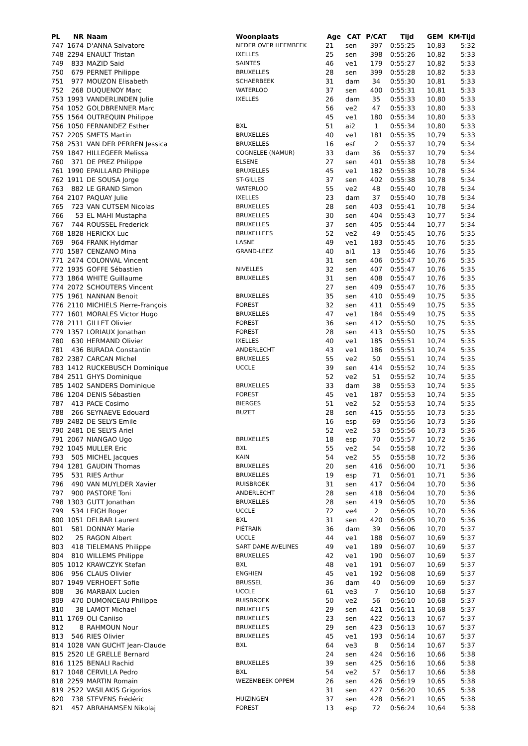| PL | NR | Naam | Woonplaats | Age | CAT | P/CAT | Tijd | GEM | KM-Tijd |
| --- | --- | --- | --- | --- | --- | --- | --- | --- | --- |
| 747 | 1674 | D'ANNA Salvatore | NEDER OVER HEEMBEEK | 21 | sen | 397 | 0:55:25 | 10,83 | 5:32 |
| 748 | 2294 | ENAULT Tristan | IXELLES | 25 | sen | 398 | 0:55:26 | 10,82 | 5:33 |
| 749 | 833 | MAZID Said | SAINTES | 46 | ve1 | 179 | 0:55:27 | 10,82 | 5:33 |
| 750 | 679 | PERNET Philippe | BRUXELLES | 28 | sen | 399 | 0:55:28 | 10,82 | 5:33 |
| 751 | 977 | MOUZON Elisabeth | SCHAERBEEK | 31 | dam | 34 | 0:55:30 | 10,81 | 5:33 |
| 752 | 268 | DUQUENOY Marc | WATERLOO | 37 | sen | 400 | 0:55:31 | 10,81 | 5:33 |
| 753 | 1993 | VANDERLINDEN Julie | IXELLES | 26 | dam | 35 | 0:55:33 | 10,80 | 5:33 |
| 754 | 1052 | GOLDBRENNER Marc | | 56 | ve2 | 47 | 0:55:33 | 10,80 | 5:33 |
| 755 | 1564 | OUTREQUIN Philippe | | 45 | ve1 | 180 | 0:55:34 | 10,80 | 5:33 |
| 756 | 1050 | FERNANDEZ Esther | BXL | 51 | ai2 | 1 | 0:55:34 | 10,80 | 5:33 |
| 757 | 2205 | SMETS Martin | BRUXELLES | 40 | ve1 | 181 | 0:55:35 | 10,79 | 5:33 |
| 758 | 2531 | VAN DER PERREN Jessica | BRUXELLES | 16 | esf | 2 | 0:55:37 | 10,79 | 5:34 |
| 759 | 1847 | HILLEGEER Melissa | COGNELEE (NAMUR) | 33 | dam | 36 | 0:55:37 | 10,79 | 5:34 |
| 760 | 371 | DE PREZ Philippe | ELSENE | 27 | sen | 401 | 0:55:38 | 10,78 | 5:34 |
| 761 | 1990 | EPAILLARD Philippe | BRUXELLES | 45 | ve1 | 182 | 0:55:38 | 10,78 | 5:34 |
| 762 | 1911 | DE SOUSA Jorge | ST-GILLES | 37 | sen | 402 | 0:55:38 | 10,78 | 5:34 |
| 763 | 882 | LE GRAND Simon | WATERLOO | 55 | ve2 | 48 | 0:55:40 | 10,78 | 5:34 |
| 764 | 2107 | PAQUAY Julie | IXELLES | 23 | dam | 37 | 0:55:40 | 10,78 | 5:34 |
| 765 | 723 | VAN CUTSEM Nicolas | BRUXELLES | 28 | sen | 403 | 0:55:41 | 10,78 | 5:34 |
| 766 | 53 | EL MAHI Mustapha | BRUXELLES | 30 | sen | 404 | 0:55:43 | 10,77 | 5:34 |
| 767 | 744 | ROUSSEL Frederick | BRUXELLES | 37 | sen | 405 | 0:55:44 | 10,77 | 5:34 |
| 768 | 1828 | HERICKX Luc | BRUXELLEES | 52 | ve2 | 49 | 0:55:45 | 10,76 | 5:35 |
| 769 | 964 | FRANK Hyldmar | LASNE | 49 | ve1 | 183 | 0:55:45 | 10,76 | 5:35 |
| 770 | 1587 | CENZANO Mina | GRAND-LEEZ | 40 | ai1 | 13 | 0:55:46 | 10,76 | 5:35 |
| 771 | 2474 | COLONVAL Vincent | | 31 | sen | 406 | 0:55:47 | 10,76 | 5:35 |
| 772 | 1935 | GOFFE Sébastien | NIVELLES | 32 | sen | 407 | 0:55:47 | 10,76 | 5:35 |
| 773 | 1864 | WHITE Guillaume | BRUXELLES | 31 | sen | 408 | 0:55:47 | 10,76 | 5:35 |
| 774 | 2072 | SCHOUTERS Vincent | | 27 | sen | 409 | 0:55:47 | 10,76 | 5:35 |
| 775 | 1961 | NANNAN Benoit | BRUXELLES | 35 | sen | 410 | 0:55:49 | 10,75 | 5:35 |
| 776 | 2110 | MICHIELS Pierre-François | FOREST | 32 | sen | 411 | 0:55:49 | 10,75 | 5:35 |
| 777 | 1601 | MORALES Victor Hugo | BRUXELLES | 47 | ve1 | 184 | 0:55:49 | 10,75 | 5:35 |
| 778 | 2111 | GILLET Olivier | FOREST | 36 | sen | 412 | 0:55:50 | 10,75 | 5:35 |
| 779 | 1357 | LORIAUX Jonathan | FOREST | 28 | sen | 413 | 0:55:50 | 10,75 | 5:35 |
| 780 | 630 | HERMAND Olivier | IXELLES | 40 | ve1 | 185 | 0:55:51 | 10,74 | 5:35 |
| 781 | 436 | BURADA Constantin | ANDERLECHT | 43 | ve1 | 186 | 0:55:51 | 10,74 | 5:35 |
| 782 | 2387 | CARCAN Michel | BRUXELLES | 55 | ve2 | 50 | 0:55:51 | 10,74 | 5:35 |
| 783 | 1412 | RUCKEBUSCH Dominique | UCCLE | 39 | sen | 414 | 0:55:52 | 10,74 | 5:35 |
| 784 | 2511 | GHYS Dominique | | 52 | ve2 | 51 | 0:55:52 | 10,74 | 5:35 |
| 785 | 1402 | SANDERS Dominique | BRUXELLES | 33 | dam | 38 | 0:55:53 | 10,74 | 5:35 |
| 786 | 1204 | DENIS Sébastien | FOREST | 45 | ve1 | 187 | 0:55:53 | 10,74 | 5:35 |
| 787 | 413 | PACE Cosimo | BIERGES | 51 | ve2 | 52 | 0:55:53 | 10,74 | 5:35 |
| 788 | 266 | SEYNAEVE Edouard | BUZET | 28 | sen | 415 | 0:55:55 | 10,73 | 5:35 |
| 789 | 2482 | DE SELYS Emile | | 16 | esp | 69 | 0:55:56 | 10,73 | 5:36 |
| 790 | 2481 | DE SELYS Ariel | | 52 | ve2 | 53 | 0:55:56 | 10,73 | 5:36 |
| 791 | 2067 | NIANGAO Ugo | BRUXELLES | 18 | esp | 70 | 0:55:57 | 10,72 | 5:36 |
| 792 | 1045 | MULLER Eric | BXL | 55 | ve2 | 54 | 0:55:58 | 10,72 | 5:36 |
| 793 | 505 | MICHEL Jacques | KAIN | 54 | ve2 | 55 | 0:55:58 | 10,72 | 5:36 |
| 794 | 1281 | GAUDIN Thomas | BRUXELLES | 20 | sen | 416 | 0:56:00 | 10,71 | 5:36 |
| 795 | 531 | RIES Arthur | BRUXELLES | 19 | esp | 71 | 0:56:01 | 10,71 | 5:36 |
| 796 | 490 | VAN MUYLDER Xavier | RUISBROEK | 31 | sen | 417 | 0:56:04 | 10,70 | 5:36 |
| 797 | 900 | PASTORE Toni | ANDERLECHT | 28 | sen | 418 | 0:56:04 | 10,70 | 5:36 |
| 798 | 1303 | GUTT Jonathan | BRUXELLES | 28 | sen | 419 | 0:56:05 | 10,70 | 5:36 |
| 799 | 534 | LEIGH Roger | UCCLE | 72 | ve4 | 2 | 0:56:05 | 10,70 | 5:36 |
| 800 | 1051 | DELBAR Laurent | BXL | 31 | sen | 420 | 0:56:05 | 10,70 | 5:36 |
| 801 | 581 | DONNAY Marie | PIÉTRAIN | 36 | dam | 39 | 0:56:06 | 10,70 | 5:37 |
| 802 | 25 | RAGON Albert | UCCLE | 44 | ve1 | 188 | 0:56:07 | 10,69 | 5:37 |
| 803 | 418 | TIELEMANS Philippe | SART DAME AVELINES | 49 | ve1 | 189 | 0:56:07 | 10,69 | 5:37 |
| 804 | 810 | WILLEMS Philippe | BRUXELLES | 42 | ve1 | 190 | 0:56:07 | 10,69 | 5:37 |
| 805 | 1012 | KRAWCZYK Stefan | BXL | 48 | ve1 | 191 | 0:56:07 | 10,69 | 5:37 |
| 806 | 956 | CLAUS Olivier | ENGHIEN | 45 | ve1 | 192 | 0:56:08 | 10,69 | 5:37 |
| 807 | 1949 | VERHOEFT Sofie | BRUSSEL | 36 | dam | 40 | 0:56:09 | 10,69 | 5:37 |
| 808 | 36 | MARBAIX Lucien | UCCLE | 61 | ve3 | 7 | 0:56:10 | 10,68 | 5:37 |
| 809 | 470 | DUMONCEAU Philippe | RUISBROEK | 50 | ve2 | 56 | 0:56:10 | 10,68 | 5:37 |
| 810 | 38 | LAMOT Michael | BRUXELLES | 29 | sen | 421 | 0:56:11 | 10,68 | 5:37 |
| 811 | 1769 | OLI Caniiso | BRUXELLES | 23 | sen | 422 | 0:56:13 | 10,67 | 5:37 |
| 812 | 8 | RAHMOUN Nour | BRUXELLES | 29 | sen | 423 | 0:56:13 | 10,67 | 5:37 |
| 813 | 546 | RIES Olivier | BRUXELLES | 45 | ve1 | 193 | 0:56:14 | 10,67 | 5:37 |
| 814 | 1028 | VAN GUCHT Jean-Claude | BXL | 64 | ve3 | 8 | 0:56:14 | 10,67 | 5:37 |
| 815 | 2520 | LE GRELLE Bernard | | 24 | sen | 424 | 0:56:16 | 10,66 | 5:38 |
| 816 | 1125 | BENALI Rachid | BRUXELLES | 39 | sen | 425 | 0:56:16 | 10,66 | 5:38 |
| 817 | 1048 | CERVILLA Pedro | BXL | 54 | ve2 | 57 | 0:56:17 | 10,66 | 5:38 |
| 818 | 2259 | MARTIN Romain | WEZEMBEEK OPPEM | 26 | sen | 426 | 0:56:19 | 10,65 | 5:38 |
| 819 | 2522 | VASILAKIS Grigorios | | 31 | sen | 427 | 0:56:20 | 10,65 | 5:38 |
| 820 | 738 | STEVENS Frédéric | HUIZINGEN | 37 | sen | 428 | 0:56:21 | 10,65 | 5:38 |
| 821 | 457 | ABRAHAMSEN Nikolaj | FOREST | 13 | esp | 72 | 0:56:24 | 10,64 | 5:38 |